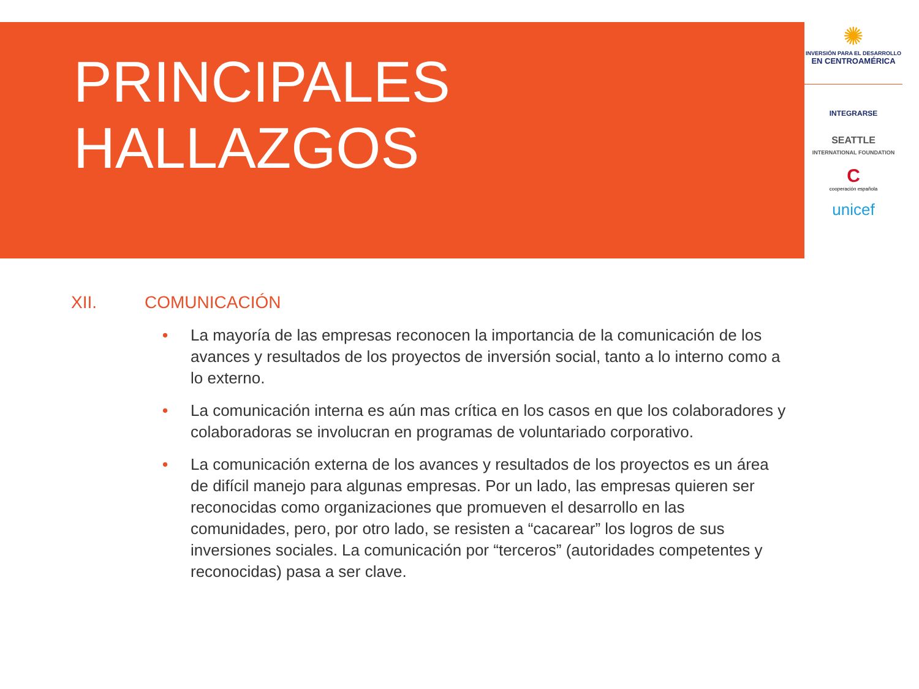✺
INVERSIÓN PARA EL DESARROLLO
EN CENTROAMÉRICA
INTEGRARSE
SEATTLE
INTERNATIONAL FOUNDATION
C
cooperación española
unicef
PRINCIPALES
HALLAZGOS
XII. COMUNICACIÓN
• La mayoría de las empresas reconocen la importancia de la comunicación de los avances y resultados de los proyectos de inversión social, tanto a lo interno como a lo externo.
• La comunicación interna es aún mas crítica en los casos en que los colaboradores y colaboradoras se involucran en programas de voluntariado corporativo.
• La comunicación externa de los avances y resultados de los proyectos es un área de difícil manejo para algunas empresas. Por un lado, las empresas quieren ser reconocidas como organizaciones que promueven el desarrollo en las comunidades, pero, por otro lado, se resisten a “cacarear” los logros de sus inversiones sociales. La comunicación por “terceros” (autoridades competentes y reconocidas) pasa a ser clave.